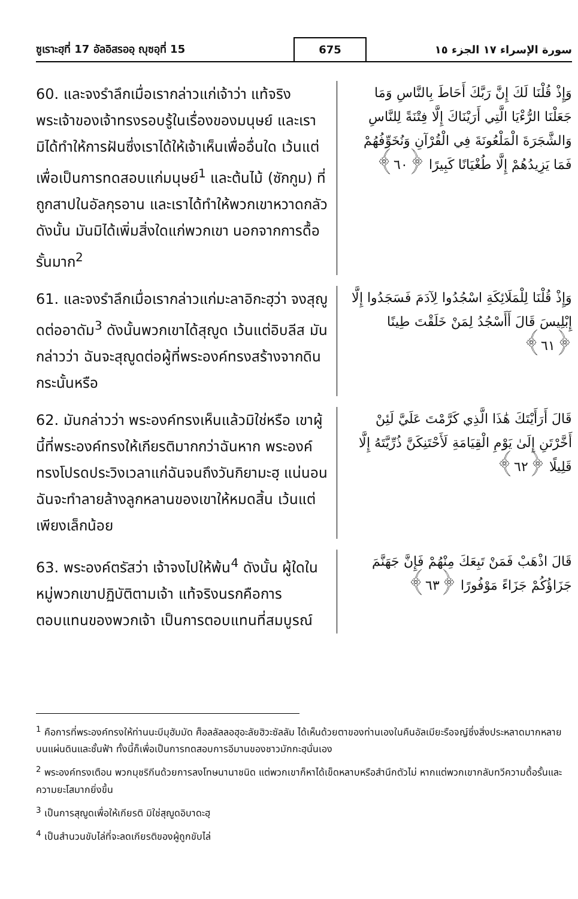ซูเราะฮฺที่ 17 อัลอิสรออฺ ญุซอฺที่ 15
675
سورة الإسراء ١٧ الجزء ١٥
60. และจงรำลึกเมื่อเรากล่าวแก่เจ้าว่า แท้จริงพระเจ้าของเจ้าทรงรอบรู้ในเรื่องของมนุษย์ และเรามิได้ทำให้การฝันซึ่งเราได้ให้เจ้าเห็นเพื่ออื่นใด เว้นแต่เพื่อเป็นการทดสอบแก่มนุษย์<sup>1</sup> และต้นไม้ (ซักกูม) ที่ถูกสาปในอัลกุรอาน และเราได้ทำให้พวกเขาหวาดกลัว ดังนั้น มันมิได้เพิ่มสิ่งใดแก่พวกเขา นอกจากการดื้อรั้นมาก<sup>2</sup>
وَإِذْ قُلْنَا لَكَ إِنَّ رَبَّكَ أَحَاطَ بِالنَّاسِ وَمَا جَعَلْنَا الرُّءْيَا الَّتِي أَرَيْنَاكَ إِلَّا فِتْنَةً لِلنَّاسِ وَالشَّجَرَةَ الْمَلْعُونَةَ فِي الْقُرْآنِ وَنُخَوِّفُهُمْ فَمَا يَزِيدُهُمْ إِلَّا طُغْيَانًا كَبِيرًا ﴿٦٠﴾
61. และจงรำลึกเมื่อเรากล่าวแก่มะลาอิกะฮฺว่า จงสุญูดต่ออาดัม<sup>3</sup> ดังนั้นพวกเขาได้สุญูด เว้นแต่อิบลีส มันกล่าวว่า ฉันจะสุญูดต่อผู้ที่พระองค์ทรงสร้างจากดินกระนั้นหรือ
وَإِذْ قُلْنَا لِلْمَلَائِكَةِ اسْجُدُوا لِآدَمَ فَسَجَدُوا إِلَّا إِبْلِيسَ قَالَ أَأَسْجُدُ لِمَنْ خَلَقْتَ طِينًا ﴿٦١﴾
62. มันกล่าวว่า พระองค์ทรงเห็นแล้วมิใช่หรือ เขาผู้นี้ที่พระองค์ทรงให้เกียรติมากกว่าฉันหาก พระองค์ทรงโปรดประวิงเวลาแก่ฉันจนถึงวันกิยามะฮฺ แน่นอนฉันจะทำลายล้างลูกหลานของเขาให้หมดสิ้น เว้นแต่เพียงเล็กน้อย
قَالَ أَرَأَيْتَكَ هَٰذَا الَّذِي كَرَّمْتَ عَلَيَّ لَئِنْ أَخَّرْتَنِ إِلَىٰ يَوْمِ الْقِيَامَةِ لَأَحْتَنِكَنَّ ذُرِّيَّتَهُ إِلَّا قَلِيلًا ﴿٦٢﴾
63. พระองค์ตรัสว่า เจ้าจงไปให้พ้น<sup>4</sup> ดังนั้น ผู้ใดในหมู่พวกเขาปฏิบัติตามเจ้า แท้จริงนรกคือการตอบแทนของพวกเจ้า เป็นการตอบแทนที่สมบูรณ์
قَالَ اذْهَبْ فَمَنْ تَبِعَكَ مِنْهُمْ فَإِنَّ جَهَنَّمَ جَزَاؤُكُمْ جَزَاءً مَوْفُورًا ﴿٦٣﴾
<sup>1</sup> คือการที่พระองค์ทรงให้ท่านนะบีมุฮัมมัด ศ็อลลัลลอฮุอะลัยฮิวะซัลลัม ได้เห็นด้วยตาของท่านเองในคืนอัลเมียะรือจญ์ซึ่งสิ่งประหลาดมากหลายบนแผ่นดินและชั้นฟ้า ทั้งนี้ก็เพื่อเป็นการทดสอบการอีมานของชาวมักกะฮฺนั่นเอง
<sup>2</sup> พระองค์ทรงเตือน พวกมุชริกีนด้วยการลงโทษนานาชนิด แต่พวกเขาก็หาได้เข็ดหลาบหรือสำนึกตัวไม่ หากแต่พวกเขากลับทวีความดื้อรั้นและความยะโสมากยิ่งขึ้น
<sup>3</sup> เป็นการสุญูดเพื่อให้เกียรติ มิใช่สุญูดอิบาดะฮฺ
<sup>4</sup> เป็นสำนวนขับไล่ที่จะลดเกียรติของผู้ถูกขับไล่